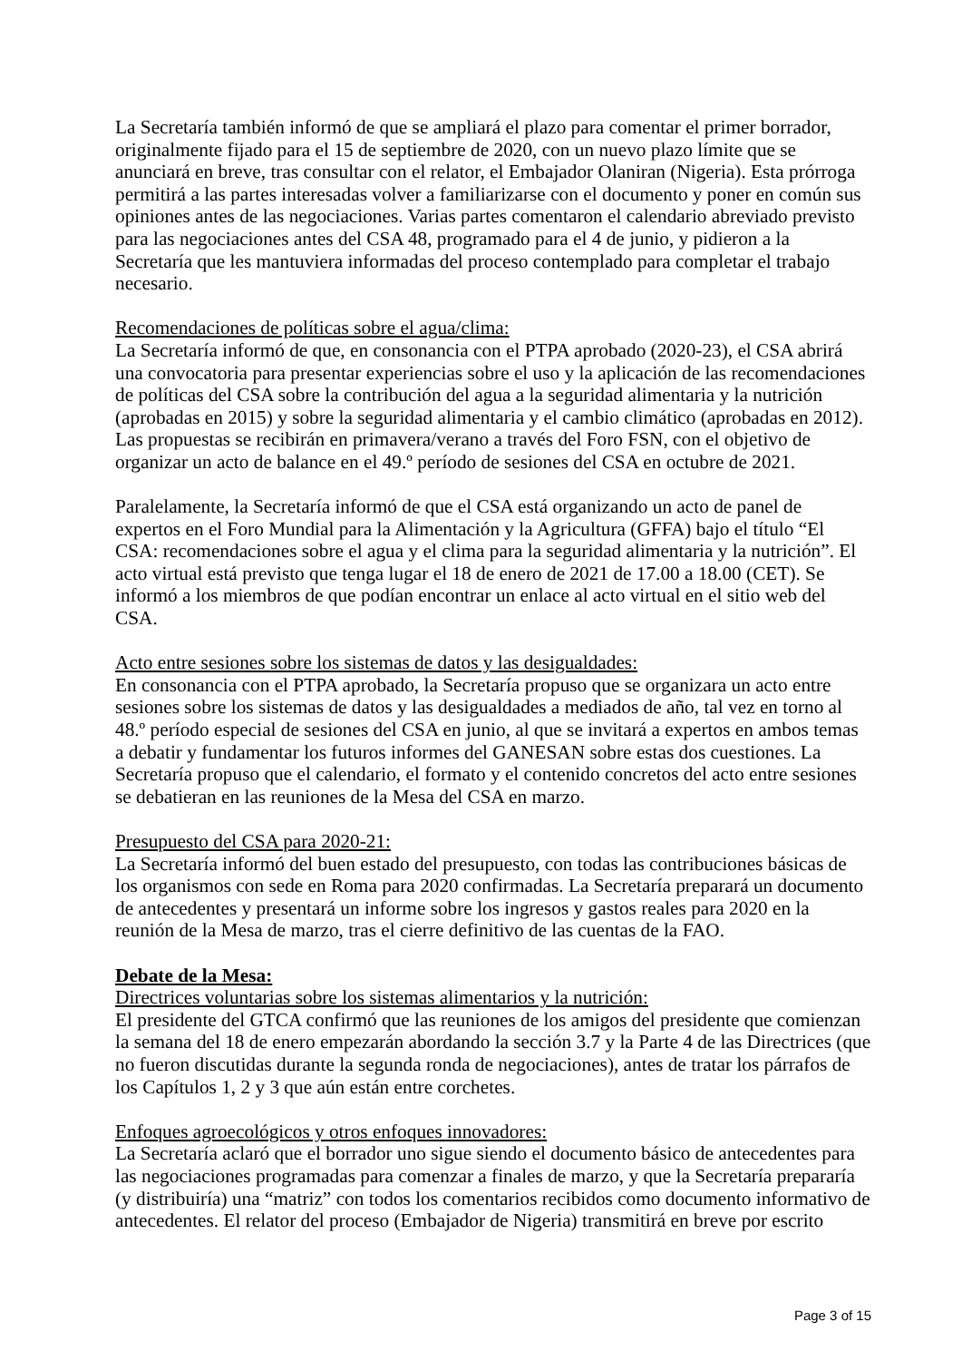La Secretaría también informó de que se ampliará el plazo para comentar el primer borrador, originalmente fijado para el 15 de septiembre de 2020, con un nuevo plazo límite que se anunciará en breve, tras consultar con el relator, el Embajador Olaniran (Nigeria). Esta prórroga permitirá a las partes interesadas volver a familiarizarse con el documento y poner en común sus opiniones antes de las negociaciones. Varias partes comentaron el calendario abreviado previsto para las negociaciones antes del CSA 48, programado para el 4 de junio, y pidieron a la Secretaría que les mantuviera informadas del proceso contemplado para completar el trabajo necesario.
Recomendaciones de políticas sobre el agua/clima:
La Secretaría informó de que, en consonancia con el PTPA aprobado (2020-23), el CSA abrirá una convocatoria para presentar experiencias sobre el uso y la aplicación de las recomendaciones de políticas del CSA sobre la contribución del agua a la seguridad alimentaria y la nutrición (aprobadas en 2015) y sobre la seguridad alimentaria y el cambio climático (aprobadas en 2012). Las propuestas se recibirán en primavera/verano a través del Foro FSN, con el objetivo de organizar un acto de balance en el 49.º período de sesiones del CSA en octubre de 2021.
Paralelamente, la Secretaría informó de que el CSA está organizando un acto de panel de expertos en el Foro Mundial para la Alimentación y la Agricultura (GFFA) bajo el título “El CSA: recomendaciones sobre el agua y el clima para la seguridad alimentaria y la nutrición”. El acto virtual está previsto que tenga lugar el 18 de enero de 2021 de 17.00 a 18.00 (CET). Se informó a los miembros de que podían encontrar un enlace al acto virtual en el sitio web del CSA.
Acto entre sesiones sobre los sistemas de datos y las desigualdades:
En consonancia con el PTPA aprobado, la Secretaría propuso que se organizara un acto entre sesiones sobre los sistemas de datos y las desigualdades a mediados de año, tal vez en torno al 48.º período especial de sesiones del CSA en junio, al que se invitará a expertos en ambos temas a debatir y fundamentar los futuros informes del GANESAN sobre estas dos cuestiones. La Secretaría propuso que el calendario, el formato y el contenido concretos del acto entre sesiones se debatieran en las reuniones de la Mesa del CSA en marzo.
Presupuesto del CSA para 2020-21:
La Secretaría informó del buen estado del presupuesto, con todas las contribuciones básicas de los organismos con sede en Roma para 2020 confirmadas. La Secretaría preparará un documento de antecedentes y presentará un informe sobre los ingresos y gastos reales para 2020 en la reunión de la Mesa de marzo, tras el cierre definitivo de las cuentas de la FAO.
Debate de la Mesa:
Directrices voluntarias sobre los sistemas alimentarios y la nutrición:
El presidente del GTCA confirmó que las reuniones de los amigos del presidente que comienzan la semana del 18 de enero empezarán abordando la sección 3.7 y la Parte 4 de las Directrices (que no fueron discutidas durante la segunda ronda de negociaciones), antes de tratar los párrafos de los Capítulos 1, 2 y 3 que aún están entre corchetes.
Enfoques agroecológicos y otros enfoques innovadores:
La Secretaría aclaró que el borrador uno sigue siendo el documento básico de antecedentes para las negociaciones programadas para comenzar a finales de marzo, y que la Secretaría prepararía (y distribuiría) una “matriz” con todos los comentarios recibidos como documento informativo de antecedentes. El relator del proceso (Embajador de Nigeria) transmitirá en breve por escrito
Page 3 of 15